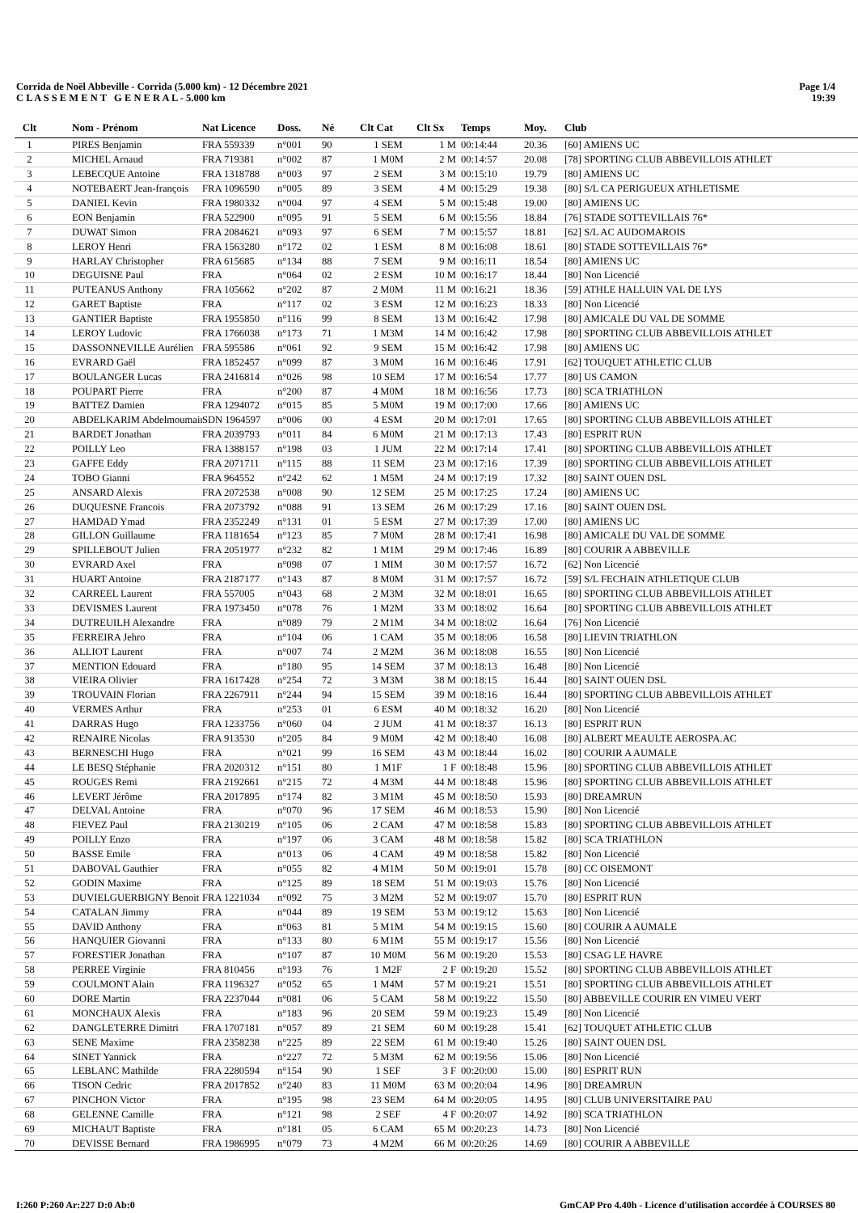Corrida de Noël Abbeville - Corrida (5.000 km) - 12 Décembre 2021
C L A S S E M E N T G E N E R A L - 5.000 km
Page 1/4
19:39
| Clt | Nom - Prénom | Nat Licence | Doss. | Né | Clt Cat | Clt Sx | Temps | Moy. | Club |
| --- | --- | --- | --- | --- | --- | --- | --- | --- | --- |
| 1 | PIRES Benjamin | FRA 559339 | n°001 | 90 | 1 SEM | 1 M | 00:14:44 | 20.36 | [60] AMIENS UC |
| 2 | MICHEL Arnaud | FRA 719381 | n°002 | 87 | 1 M0M | 2 M | 00:14:57 | 20.08 | [78] SPORTING CLUB ABBEVILLOIS ATHLET |
| 3 | LEBECQUE Antoine | FRA 1318788 | n°003 | 97 | 2 SEM | 3 M | 00:15:10 | 19.79 | [80] AMIENS UC |
| 4 | NOTEBAERT Jean-françois | FRA 1096590 | n°005 | 89 | 3 SEM | 4 M | 00:15:29 | 19.38 | [80] S/L CA PERIGUEUX ATHLETISME |
| 5 | DANIEL Kevin | FRA 1980332 | n°004 | 97 | 4 SEM | 5 M | 00:15:48 | 19.00 | [80] AMIENS UC |
| 6 | EON Benjamin | FRA 522900 | n°095 | 91 | 5 SEM | 6 M | 00:15:56 | 18.84 | [76] STADE SOTTEVILLAIS 76* |
| 7 | DUWAT Simon | FRA 2084621 | n°093 | 97 | 6 SEM | 7 M | 00:15:57 | 18.81 | [62] S/L AC AUDOMAROIS |
| 8 | LEROY Henri | FRA 1563280 | n°172 | 02 | 1 ESM | 8 M | 00:16:08 | 18.61 | [80] STADE SOTTEVILLAIS 76* |
| 9 | HARLAY Christopher | FRA 615685 | n°134 | 88 | 7 SEM | 9 M | 00:16:11 | 18.54 | [80] AMIENS UC |
| 10 | DEGUISNE Paul | FRA | n°064 | 02 | 2 ESM | 10 M | 00:16:17 | 18.44 | [80] Non Licencié |
| 11 | PUTEANUS Anthony | FRA 105662 | n°202 | 87 | 2 M0M | 11 M | 00:16:21 | 18.36 | [59] ATHLE HALLUIN VAL DE LYS |
| 12 | GARET Baptiste | FRA | n°117 | 02 | 3 ESM | 12 M | 00:16:23 | 18.33 | [80] Non Licencié |
| 13 | GANTIER Baptiste | FRA 1955850 | n°116 | 99 | 8 SEM | 13 M | 00:16:42 | 17.98 | [80] AMICALE DU VAL DE SOMME |
| 14 | LEROY Ludovic | FRA 1766038 | n°173 | 71 | 1 M3M | 14 M | 00:16:42 | 17.98 | [80] SPORTING CLUB ABBEVILLOIS ATHLET |
| 15 | DASSONNEVILLE Aurélien | FRA 595586 | n°061 | 92 | 9 SEM | 15 M | 00:16:42 | 17.98 | [80] AMIENS UC |
| 16 | EVRARD Gaël | FRA 1852457 | n°099 | 87 | 3 M0M | 16 M | 00:16:46 | 17.91 | [62] TOUQUET ATHLETIC CLUB |
| 17 | BOULANGER Lucas | FRA 2416814 | n°026 | 98 | 10 SEM | 17 M | 00:16:54 | 17.77 | [80] US CAMON |
| 18 | POUPART Pierre | FRA | n°200 | 87 | 4 M0M | 18 M | 00:16:56 | 17.73 | [80] SCA TRIATHLON |
| 19 | BATTEZ Damien | FRA 1294072 | n°015 | 85 | 5 M0M | 19 M | 00:17:00 | 17.66 | [80] AMIENS UC |
| 20 | ABDELKARIM Abdelmoumain | SDN 1964597 | n°006 | 00 | 4 ESM | 20 M | 00:17:01 | 17.65 | [80] SPORTING CLUB ABBEVILLOIS ATHLET |
| 21 | BARDET Jonathan | FRA 2039793 | n°011 | 84 | 6 M0M | 21 M | 00:17:13 | 17.43 | [80] ESPRIT RUN |
| 22 | POILLY Leo | FRA 1388157 | n°198 | 03 | 1 JUM | 22 M | 00:17:14 | 17.41 | [80] SPORTING CLUB ABBEVILLOIS ATHLET |
| 23 | GAFFE Eddy | FRA 2071711 | n°115 | 88 | 11 SEM | 23 M | 00:17:16 | 17.39 | [80] SPORTING CLUB ABBEVILLOIS ATHLET |
| 24 | TOBO Gianni | FRA 964552 | n°242 | 62 | 1 M5M | 24 M | 00:17:19 | 17.32 | [80] SAINT OUEN DSL |
| 25 | ANSARD Alexis | FRA 2072538 | n°008 | 90 | 12 SEM | 25 M | 00:17:25 | 17.24 | [80] AMIENS UC |
| 26 | DUQUESNE Francois | FRA 2073792 | n°088 | 91 | 13 SEM | 26 M | 00:17:29 | 17.16 | [80] SAINT OUEN DSL |
| 27 | HAMDAD Ymad | FRA 2352249 | n°131 | 01 | 5 ESM | 27 M | 00:17:39 | 17.00 | [80] AMIENS UC |
| 28 | GILLON Guillaume | FRA 1181654 | n°123 | 85 | 7 M0M | 28 M | 00:17:41 | 16.98 | [80] AMICALE DU VAL DE SOMME |
| 29 | SPILLEBOUT Julien | FRA 2051977 | n°232 | 82 | 1 M1M | 29 M | 00:17:46 | 16.89 | [80] COURIR A ABBEVILLE |
| 30 | EVRARD Axel | FRA | n°098 | 07 | 1 MIM | 30 M | 00:17:57 | 16.72 | [62] Non Licencié |
| 31 | HUART Antoine | FRA 2187177 | n°143 | 87 | 8 M0M | 31 M | 00:17:57 | 16.72 | [59] S/L FECHAIN ATHLETIQUE CLUB |
| 32 | CARREEL Laurent | FRA 557005 | n°043 | 68 | 2 M3M | 32 M | 00:18:01 | 16.65 | [80] SPORTING CLUB ABBEVILLOIS ATHLET |
| 33 | DEVISMES Laurent | FRA 1973450 | n°078 | 76 | 1 M2M | 33 M | 00:18:02 | 16.64 | [80] SPORTING CLUB ABBEVILLOIS ATHLET |
| 34 | DUTREUILH Alexandre | FRA | n°089 | 79 | 2 M1M | 34 M | 00:18:02 | 16.64 | [76] Non Licencié |
| 35 | FERREIRA Jehro | FRA | n°104 | 06 | 1 CAM | 35 M | 00:18:06 | 16.58 | [80] LIEVIN TRIATHLON |
| 36 | ALLIOT Laurent | FRA | n°007 | 74 | 2 M2M | 36 M | 00:18:08 | 16.55 | [80] Non Licencié |
| 37 | MENTION Edouard | FRA | n°180 | 95 | 14 SEM | 37 M | 00:18:13 | 16.48 | [80] Non Licencié |
| 38 | VIEIRA Olivier | FRA 1617428 | n°254 | 72 | 3 M3M | 38 M | 00:18:15 | 16.44 | [80] SAINT OUEN DSL |
| 39 | TROUVAIN Florian | FRA 2267911 | n°244 | 94 | 15 SEM | 39 M | 00:18:16 | 16.44 | [80] SPORTING CLUB ABBEVILLOIS ATHLET |
| 40 | VERMES Arthur | FRA | n°253 | 01 | 6 ESM | 40 M | 00:18:32 | 16.20 | [80] Non Licencié |
| 41 | DARRAS Hugo | FRA 1233756 | n°060 | 04 | 2 JUM | 41 M | 00:18:37 | 16.13 | [80] ESPRIT RUN |
| 42 | RENAIRE Nicolas | FRA 913530 | n°205 | 84 | 9 M0M | 42 M | 00:18:40 | 16.08 | [80] ALBERT MEAULTE AEROSPA.AC |
| 43 | BERNESCHI Hugo | FRA | n°021 | 99 | 16 SEM | 43 M | 00:18:44 | 16.02 | [80] COURIR A AUMALE |
| 44 | LE BESQ Stéphanie | FRA 2020312 | n°151 | 80 | 1 M1F | 1 F | 00:18:48 | 15.96 | [80] SPORTING CLUB ABBEVILLOIS ATHLET |
| 45 | ROUGES Remi | FRA 2192661 | n°215 | 72 | 4 M3M | 44 M | 00:18:48 | 15.96 | [80] SPORTING CLUB ABBEVILLOIS ATHLET |
| 46 | LEVERT Jérôme | FRA 2017895 | n°174 | 82 | 3 M1M | 45 M | 00:18:50 | 15.93 | [80] DREAMRUN |
| 47 | DELVAL Antoine | FRA | n°070 | 96 | 17 SEM | 46 M | 00:18:53 | 15.90 | [80] Non Licencié |
| 48 | FIEVEZ Paul | FRA 2130219 | n°105 | 06 | 2 CAM | 47 M | 00:18:58 | 15.83 | [80] SPORTING CLUB ABBEVILLOIS ATHLET |
| 49 | POILLY Enzo | FRA | n°197 | 06 | 3 CAM | 48 M | 00:18:58 | 15.82 | [80] SCA TRIATHLON |
| 50 | BASSE Emile | FRA | n°013 | 06 | 4 CAM | 49 M | 00:18:58 | 15.82 | [80] Non Licencié |
| 51 | DABOVAL Gauthier | FRA | n°055 | 82 | 4 M1M | 50 M | 00:19:01 | 15.78 | [80] CC OISEMONT |
| 52 | GODIN Maxime | FRA | n°125 | 89 | 18 SEM | 51 M | 00:19:03 | 15.76 | [80] Non Licencié |
| 53 | DUVIELGUERBIGNY Benoit | FRA 1221034 | n°092 | 75 | 3 M2M | 52 M | 00:19:07 | 15.70 | [80] ESPRIT RUN |
| 54 | CATALAN Jimmy | FRA | n°044 | 89 | 19 SEM | 53 M | 00:19:12 | 15.63 | [80] Non Licencié |
| 55 | DAVID Anthony | FRA | n°063 | 81 | 5 M1M | 54 M | 00:19:15 | 15.60 | [80] COURIR A AUMALE |
| 56 | HANQUIER Giovanni | FRA | n°133 | 80 | 6 M1M | 55 M | 00:19:17 | 15.56 | [80] Non Licencié |
| 57 | FORESTIER Jonathan | FRA | n°107 | 87 | 10 M0M | 56 M | 00:19:20 | 15.53 | [80] CSAG LE HAVRE |
| 58 | PERREE Virginie | FRA 810456 | n°193 | 76 | 1 M2F | 2 F | 00:19:20 | 15.52 | [80] SPORTING CLUB ABBEVILLOIS ATHLET |
| 59 | COULMONT Alain | FRA 1196327 | n°052 | 65 | 1 M4M | 57 M | 00:19:21 | 15.51 | [80] SPORTING CLUB ABBEVILLOIS ATHLET |
| 60 | DORE Martin | FRA 2237044 | n°081 | 06 | 5 CAM | 58 M | 00:19:22 | 15.50 | [80] ABBEVILLE COURIR EN VIMEU VERT |
| 61 | MONCHAUX Alexis | FRA | n°183 | 96 | 20 SEM | 59 M | 00:19:23 | 15.49 | [80] Non Licencié |
| 62 | DANGLETERRE Dimitri | FRA 1707181 | n°057 | 89 | 21 SEM | 60 M | 00:19:28 | 15.41 | [62] TOUQUET ATHLETIC CLUB |
| 63 | SENE Maxime | FRA 2358238 | n°225 | 89 | 22 SEM | 61 M | 00:19:40 | 15.26 | [80] SAINT OUEN DSL |
| 64 | SINET Yannick | FRA | n°227 | 72 | 5 M3M | 62 M | 00:19:56 | 15.06 | [80] Non Licencié |
| 65 | LEBLANC Mathilde | FRA 2280594 | n°154 | 90 | 1 SEF | 3 F | 00:20:00 | 15.00 | [80] ESPRIT RUN |
| 66 | TISON Cedric | FRA 2017852 | n°240 | 83 | 11 M0M | 63 M | 00:20:04 | 14.96 | [80] DREAMRUN |
| 67 | PINCHON Victor | FRA | n°195 | 98 | 23 SEM | 64 M | 00:20:05 | 14.95 | [80] CLUB UNIVERSITAIRE PAU |
| 68 | GELENNE Camille | FRA | n°121 | 98 | 2 SEF | 4 F | 00:20:07 | 14.92 | [80] SCA TRIATHLON |
| 69 | MICHAUT Baptiste | FRA | n°181 | 05 | 6 CAM | 65 M | 00:20:23 | 14.73 | [80] Non Licencié |
| 70 | DEVISSE Bernard | FRA 1986995 | n°079 | 73 | 4 M2M | 66 M | 00:20:26 | 14.69 | [80] COURIR A ABBEVILLE |
I:260 P:260 Ar:227 D:0 Ab:0 GmCAP Pro 4.40h - Licence d'utilisation accordée à COURSES 80